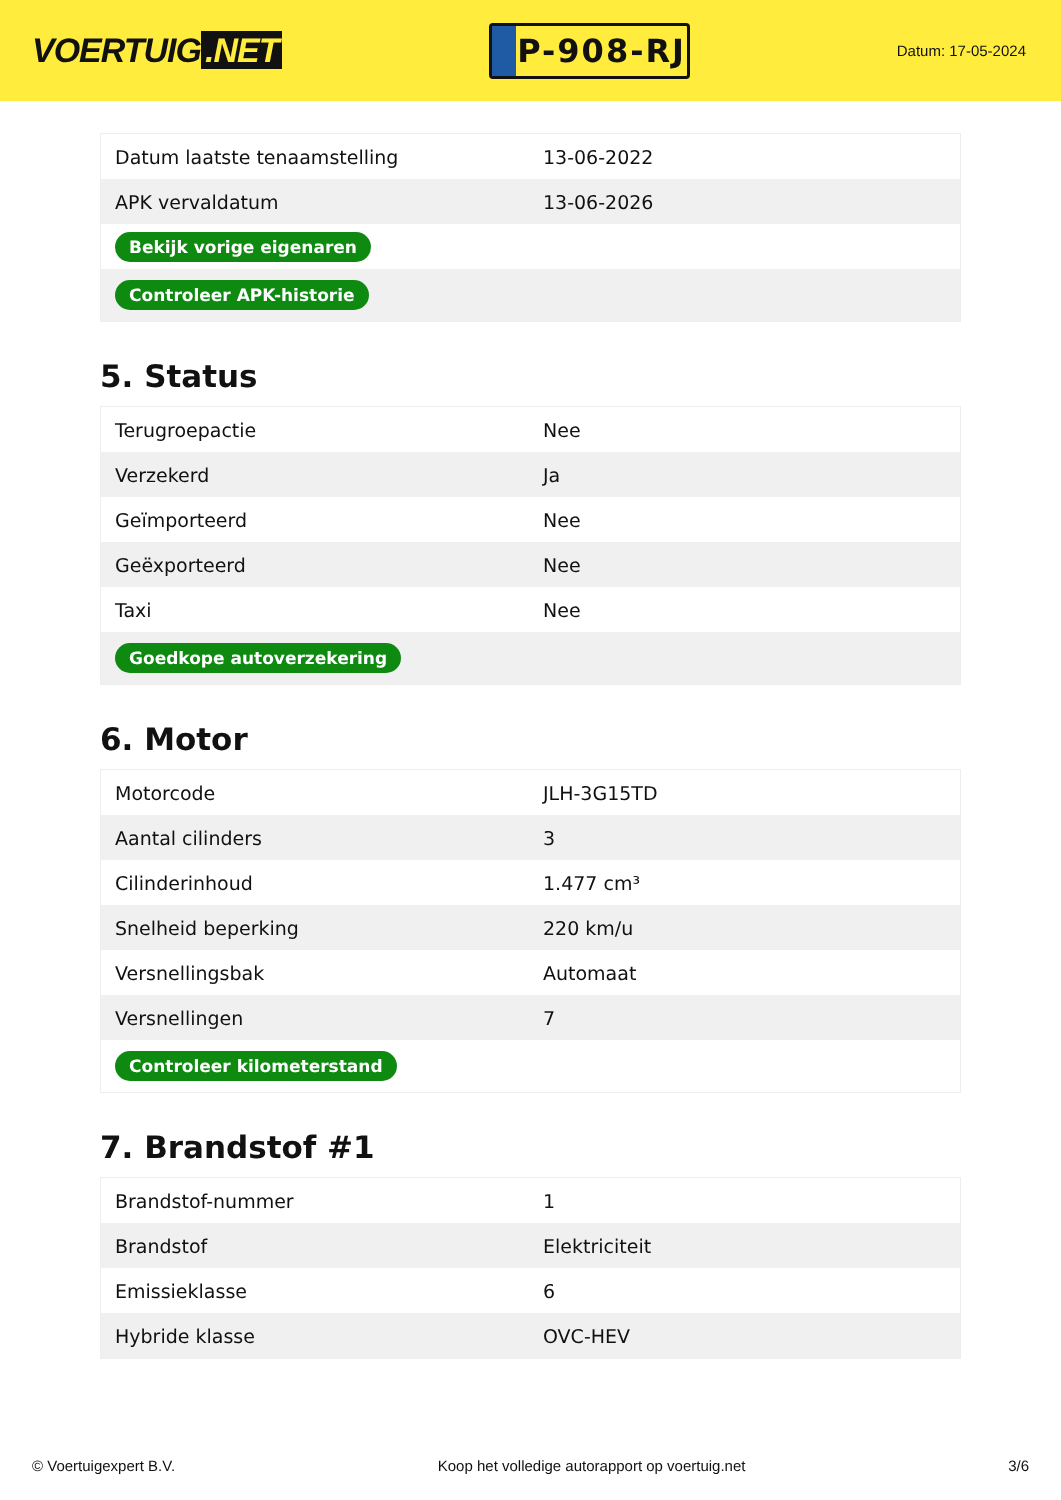VOERTUIG.NET
P-908-RJ
Datum: 17-05-2024
| Datum laatste tenaamstelling | 13-06-2022 |
| APK vervaldatum | 13-06-2026 |
| Bekijk vorige eigenaren | |
| Controleer APK-historie | |
5. Status
| Terugroepactie | Nee |
| Verzekerd | Ja |
| Geïmporteerd | Nee |
| Geëxporteerd | Nee |
| Taxi | Nee |
| Goedkope autoverzekering | |
6. Motor
| Motorcode | JLH-3G15TD |
| Aantal cilinders | 3 |
| Cilinderinhoud | 1.477 cm³ |
| Snelheid beperking | 220 km/u |
| Versnellingsbak | Automaat |
| Versnellingen | 7 |
| Controleer kilometerstand | |
7. Brandstof #1
| Brandstof-nummer | 1 |
| Brandstof | Elektriciteit |
| Emissieklasse | 6 |
| Hybride klasse | OVC-HEV |
© Voertuigexpert B.V. Koop het volledige autorapport op voertuig.net 3/6